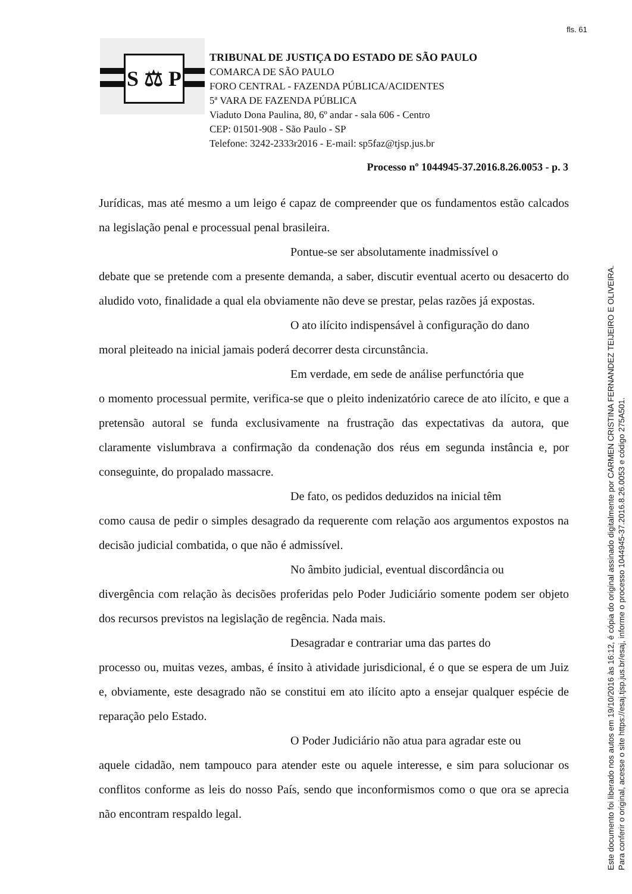fls. 61
S ⚖ P
TRIBUNAL DE JUSTIÇA DO ESTADO DE SÃO PAULO
COMARCA DE SÃO PAULO
FORO CENTRAL - FAZENDA PÚBLICA/ACIDENTES
5ª VARA DE FAZENDA PÚBLICA
Viaduto Dona Paulina, 80, 6º andar - sala 606 - Centro
CEP: 01501-908 - São Paulo - SP
Telefone: 3242-2333r2016 - E-mail: sp5faz@tjsp.jus.br
Processo nº 1044945-37.2016.8.26.0053 - p. 3
Jurídicas, mas até mesmo a um leigo é capaz de compreender que os fundamentos estão calcados na legislação penal e processual penal brasileira.
Pontue-se ser absolutamente inadmissível o
debate que se pretende com a presente demanda, a saber, discutir eventual acerto ou desacerto do aludido voto, finalidade a qual ela obviamente não deve se prestar, pelas razões já expostas.
O ato ilícito indispensável à configuração do dano
moral pleiteado na inicial jamais poderá decorrer desta circunstância.
Em verdade, em sede de análise perfunctória que
o momento processual permite, verifica-se que o pleito indenizatório carece de ato ilícito, e que a pretensão autoral se funda exclusivamente na frustração das expectativas da autora, que claramente vislumbrava a confirmação da condenação dos réus em segunda instância e, por conseguinte, do propalado massacre.
De fato, os pedidos deduzidos na inicial têm
como causa de pedir o simples desagrado da requerente com relação aos argumentos expostos na decisão judicial combatida, o que não é admissível.
No âmbito judicial, eventual discordância ou
divergência com relação às decisões proferidas pelo Poder Judiciário somente podem ser objeto dos recursos previstos na legislação de regência. Nada mais.
Desagradar e contrariar uma das partes do
processo ou, muitas vezes, ambas, é ínsito à atividade jurisdicional, é o que se espera de um Juiz e, obviamente, este desagrado não se constitui em ato ilícito apto a ensejar qualquer espécie de reparação pelo Estado.
O Poder Judiciário não atua para agradar este ou
aquele cidadão, nem tampouco para atender este ou aquele interesse, e sim para solucionar os conflitos conforme as leis do nosso País, sendo que inconformismos como o que ora se aprecia não encontram respaldo legal.
Este documento foi liberado nos autos em 19/10/2016 às 16:12, é cópia do original assinado digitalmente por CARMEN CRISTINA FERNANDEZ TEIJEIRO E OLIVEIRA.
Para conferir o original, acesse o site https://esaj.tjsp.jus.br/esaj, informe o processo 1044945-37.2016.8.26.0053 e código 275A501.